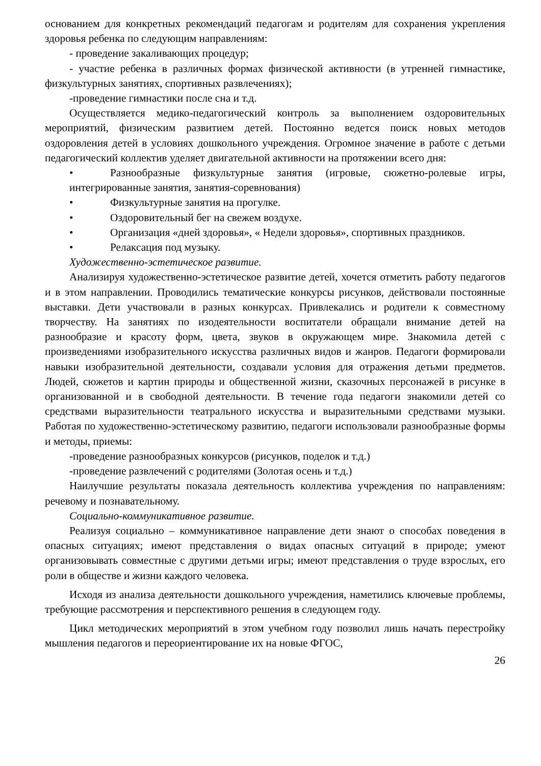основанием для конкретных рекомендаций педагогам и родителям для сохранения укрепления здоровья ребенка по следующим направлениям:
- проведение закаливающих процедур;
- участие ребенка в различных формах физической активности (в утренней гимнастике, физкультурных занятиях, спортивных развлечениях);
-проведение гимнастики после сна и т.д.
Осуществляется медико-педагогический контроль за выполнением оздоровительных мероприятий, физическим развитием детей. Постоянно ведется поиск новых методов оздоровления детей в условиях дошкольного учреждения. Огромное значение в работе с детьми педагогический коллектив уделяет двигательной активности на протяжении всего дня:
• Разнообразные физкультурные занятия (игровые, сюжетно-ролевые игры, интегрированные занятия, занятия-соревнования)
• Физкультурные занятия на прогулке.
• Оздоровительный бег на свежем воздухе.
• Организация «дней здоровья», « Недели здоровья», спортивных праздников.
• Релаксация под музыку.
Художественно-эстетическое развитие.
Анализируя художественно-эстетическое развитие детей, хочется отметить работу педагогов и в этом направлении. Проводились тематические конкурсы рисунков, действовали постоянные выставки. Дети участвовали в разных конкурсах. Привлекались и родители к совместному творчеству. На занятиях по изодеятельности воспитатели обращали внимание детей на разнообразие и красоту форм, цвета, звуков в окружающем мире. Знакомила детей с произведениями изобразительного искусства различных видов и жанров. Педагоги формировали навыки изобразительной деятельности, создавали условия для отражения детьми предметов. Людей, сюжетов и картин природы и общественной жизни, сказочных персонажей в рисунке в организованной и в свободной деятельности. В течение года педагоги знакомили детей со средствами выразительности театрального искусства и выразительными средствами музыки. Работая по художественно-эстетическому развитию, педагоги использовали разнообразные формы и методы, приемы:
-проведение разнообразных конкурсов (рисунков, поделок и т.д.)
-проведение развлечений с родителями (Золотая осень и т.д.)
Наилучшие результаты показала деятельность коллектива учреждения по направлениям: речевому и познавательному.
Социально-коммуникативное развитие.
Реализуя социально – коммуникативное направление дети знают о способах поведения в опасных ситуациях; имеют представления о видах опасных ситуаций в природе; умеют организовывать совместные с другими детьми игры; имеют представления о труде взрослых, его роли в обществе и жизни каждого человека.
Исходя из анализа деятельности дошкольного учреждения, наметились ключевые проблемы, требующие рассмотрения и перспективного решения в следующем году.
Цикл методических мероприятий в этом учебном году позволил лишь начать перестройку мышления педагогов и переориентирование их на новые ФГОС,
26